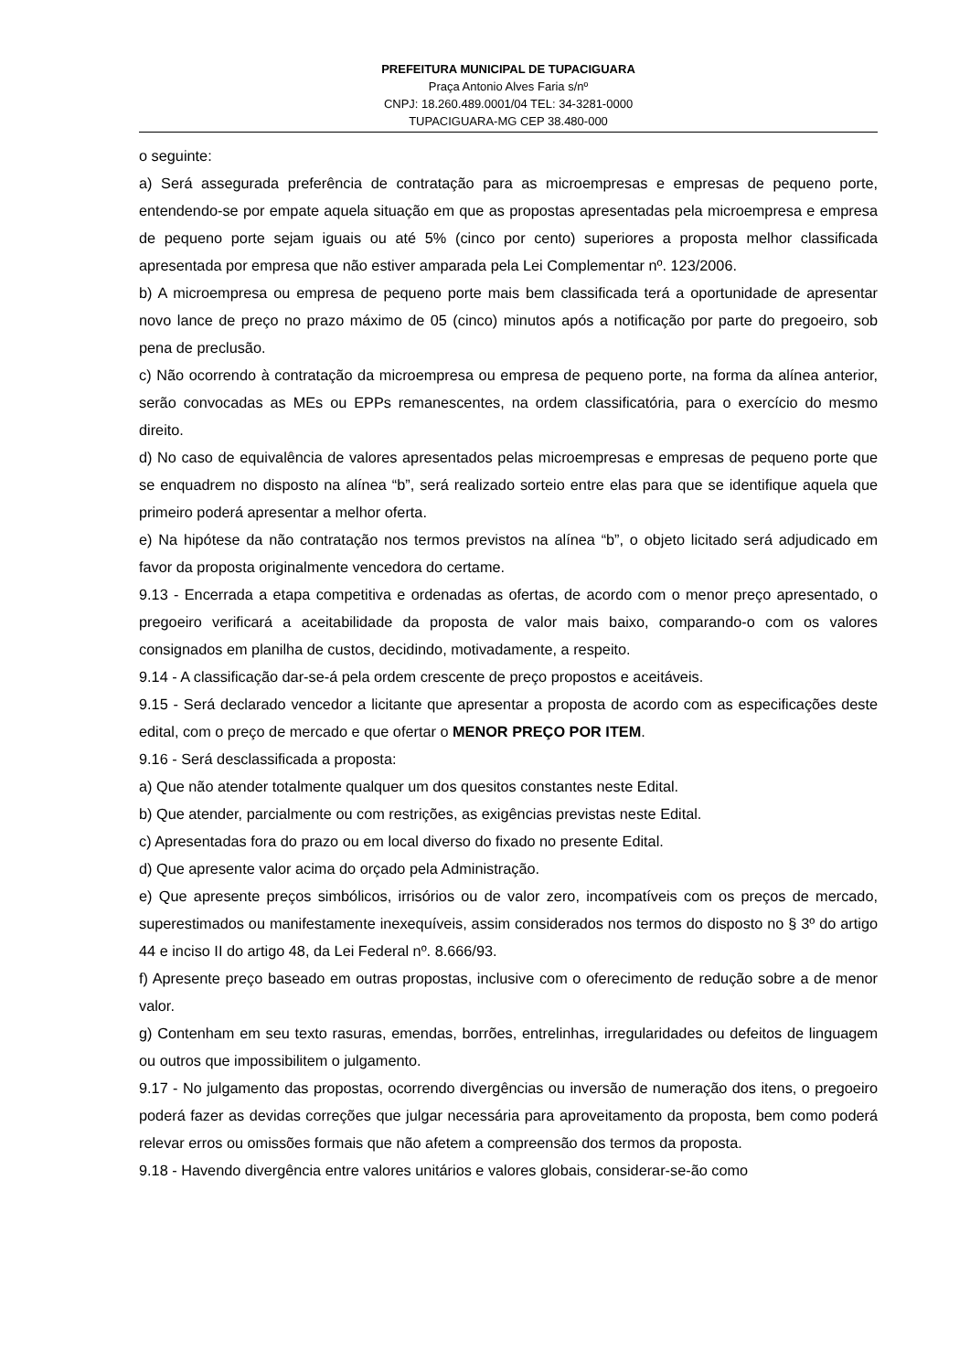PREFEITURA MUNICIPAL DE TUPACIGUARA
Praça Antonio Alves Faria s/nº
CNPJ: 18.260.489.0001/04 TEL: 34-3281-0000
TUPACIGUARA-MG CEP 38.480-000
o seguinte:
a) Será assegurada preferência de contratação para as microempresas e empresas de pequeno porte, entendendo-se por empate aquela situação em que as propostas apresentadas pela microempresa e empresa de pequeno porte sejam iguais ou até 5% (cinco por cento) superiores a proposta melhor classificada apresentada por empresa que não estiver amparada pela Lei Complementar nº. 123/2006.
b) A microempresa ou empresa de pequeno porte mais bem classificada terá a oportunidade de apresentar novo lance de preço no prazo máximo de 05 (cinco) minutos após a notificação por parte do pregoeiro, sob pena de preclusão.
c) Não ocorrendo à contratação da microempresa ou empresa de pequeno porte, na forma da alínea anterior, serão convocadas as MEs ou EPPs remanescentes, na ordem classificatória, para o exercício do mesmo direito.
d) No caso de equivalência de valores apresentados pelas microempresas e empresas de pequeno porte que se enquadrem no disposto na alínea “b”, será realizado sorteio entre elas para que se identifique aquela que primeiro poderá apresentar a melhor oferta.
e) Na hipótese da não contratação nos termos previstos na alínea “b”, o objeto licitado será adjudicado em favor da proposta originalmente vencedora do certame.
9.13 - Encerrada a etapa competitiva e ordenadas as ofertas, de acordo com o menor preço apresentado, o pregoeiro verificará a aceitabilidade da proposta de valor mais baixo, comparando-o com os valores consignados em planilha de custos, decidindo, motivadamente, a respeito.
9.14 - A classificação dar-se-á pela ordem crescente de preço propostos e aceitáveis.
9.15 - Será declarado vencedor a licitante que apresentar a proposta de acordo com as especificações deste edital, com o preço de mercado e que ofertar o MENOR PREÇO POR ITEM.
9.16 - Será desclassificada a proposta:
a) Que não atender totalmente qualquer um dos quesitos constantes neste Edital.
b) Que atender, parcialmente ou com restrições, as exigências previstas neste Edital.
c) Apresentadas fora do prazo ou em local diverso do fixado no presente Edital.
d) Que apresente valor acima do orçado pela Administração.
e) Que apresente preços simbólicos, irrisórios ou de valor zero, incompatíveis com os preços de mercado, superestimados ou manifestamente inexequíveis, assim considerados nos termos do disposto no § 3º do artigo 44 e inciso II do artigo 48, da Lei Federal nº. 8.666/93.
f) Apresente preço baseado em outras propostas, inclusive com o oferecimento de redução sobre a de menor valor.
g) Contenham em seu texto rasuras, emendas, borrões, entrelinhas, irregularidades ou defeitos de linguagem ou outros que impossibilitem o julgamento.
9.17 - No julgamento das propostas, ocorrendo divergências ou inversão de numeração dos itens, o pregoeiro poderá fazer as devidas correções que julgar necessária para aproveitamento da proposta, bem como poderá relevar erros ou omissões formais que não afetem a compreensão dos termos da proposta.
9.18 - Havendo divergência entre valores unitários e valores globais, considerar-se-ão como